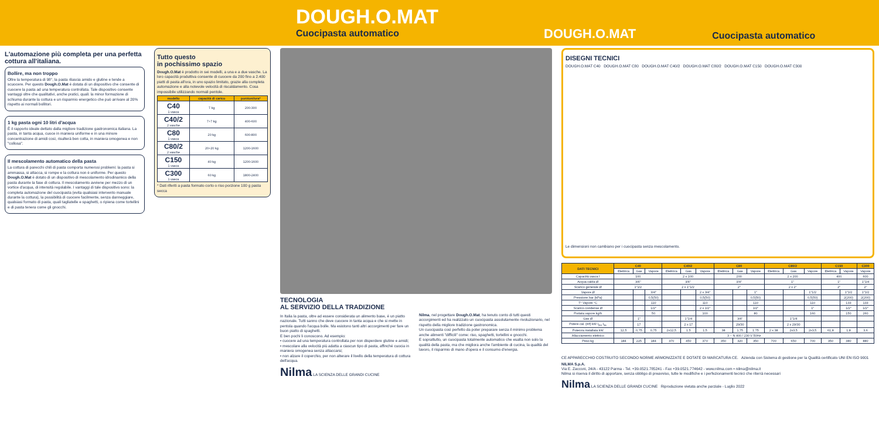DOUGH.O.MAT
Cuocipasta automatico
DOUGH.O.MAT
Cuocipasta automatico
L'automazione più completa per una perfetta cottura all'italiana.
Bollire, ma non troppo
Oltre la temperatura di 98°, la pasta rilascia amido e glutine e tende a scuocere. Per questo Dough.O.Mat è dotata di un dispositivo che consente di cuocere la pasta ad una temperatura controllata. Tale dispositivo consente vantaggi oltre che qualitativi, anche pratici, quali: la minor formazione di schiuma durante la cottura e un risparmio energetico che può arrivare al 20% rispetto ai normali bollitori.
1 kg pasta ogni 10 litri d'acqua
È il rapporto ideale dettato dalla migliore tradizione gastronomica italiana. La pasta, in tanta acqua, cuoce in maniera uniforme e in una minore concentrazione di amidi così, risulterà ben cotta, in maniera omogenea e non "collosa".
Il mescolamento automatico della pasta
La cottura di parecchi chili di pasta comporta numerosi problemi: la pasta si ammassa, si attacca, si rompe e la cottura non è uniforme. Per questo Dough.O.Mat è dotato di un dispositivo di mescolamento idrodinamico della pasta durante la fase di cottura. Il mescolamento avviene per mezzo di un vortice d'acqua, di intensità regolabile. I vantaggi di tale dispositivo sono: la completa automazione del cuocipasta (evita qualsiasi intervento manuale durante la cottura), la possibilità di cuocere facilmente, senza danneggiare, qualsiasi formato di pasta, quali tagliatelle e spaghetti, o ripiena come tortellini e di pasta tenera come gli gnocchi.
Tutto questo
in pochissimo spazio
Dough.O.Mat è prodotto in sei modelli, a una e a due vasche. La loro capacità produttiva consente di cuocere da 200 fino a 2.400 piatti di pasta all'ora, in uno spazio limitato, grazie alla completa automazione e alla notevole velocità di riscaldamento. Cosa impossibile utilizzando normali pentole.
| modello | capacità di carico | porzioni/ora* |
| --- | --- | --- |
| C40 1 vasca | 7 kg | 200-300 |
| C40/2 2 vasche | 7+7 kg | 400-600 |
| C80 1 vasca | 20 kg | 600-800 |
| C80/2 2 vasche | 20+20 kg | 1200-1600 |
| C150 1 vasca | 40 kg | 1200-1600 |
| C300 1 vasca | 60 kg | 1800-2400 |
* Dati riferiti a pasta formato corto o riso porzione 100 g pasta secca
TECNOLOGIA
AL SERVIZIO DELLA TRADIZIONE
In Italia la pasta, oltre ad essere considerata un alimento base, è un piatto nazionale. Tutti sanno che deve cuocere in tanta acqua e che si mette in pentola quando l'acqua bolle. Ma esistono tanti altri accorgimenti per fare un buon piatto di spaghetti.
E ben pochi li conoscono. Ad esempio:
• cuocere ad una temperatura controllata per non disperdere glutine e amidi;
• mescolare alla velocità più adatta a ciascun tipo di pasta, affinché cuocia in maniera omogenea senza attaccarsi;
• non alzare il coperchio, per non alterare il livello della temperatura di cottura dell'acqua.
Nilma, nel progettare Dough.O.Mat, ha tenuto conto di tutti questi accorgimenti ed ha realizzato un cuocipasta assolutamente rivoluzionario, nel rispetto della migliore tradizione gastronomica.
Un cuocipasta così perfetto da poter preparare senza il minimo problema anche alimenti "difficili" come: riso, spaghetti, tortellini e gnocchi.
E soprattutto, un cuocipasta totalmente automatico che esalta non solo la qualità della pasta, ma che migliora anche l'ambiente di cucina, la qualità del lavoro, il risparmio di mano d'opera e il consumo d'energia.
Nilma LA SCIENZA DELLE GRANDI CUCINE
DISEGNI TECNICI
DOUGH.O.MAT C40 DOUGH.O.MAT C80 DOUGH.O.MAT C40/2 DOUGH.O.MAT C80/2 DOUGH.O.MAT C150 DOUGH.O.MAT C300
Le dimensioni non cambiano per i cuocipasta senza mescolamento.
| DATI TECNICI | C40 | | | C40/2 | | | C80 | | | C80/2 | | | C150 | | C300 |
| --- | --- | --- | --- | --- | --- | --- | --- | --- | --- | --- | --- | --- | --- | --- | --- |
| | Elettrica | Gas | Vapore | Elettrica | Gas | Vapore | Elettrica | Gas | Vapore | Elettrica | Gas | Vapore | Elettrica | Vapore | Vapore |
| Capacità vasca l | 100 | | | 2 x 100 | | | 200 | | | 2 x 200 | | | 400 | | 600 |
| Acqua calda Ø | 3/4" | | | 3/4" | | | 3/4" | | | 1" | | | 1" | | 1"1/4 |
| Scarico generale Ø | 1"1/2 | | | 2 x 1"1/2 | | | 2" | | | 2 x 2" | | | 2" | | 2" |
| Vapore Ø | | | 3/4" | | | 2 x 3/4" | | | 1" | | | 1"1/2 | | 1"1/2 | 1"1/2 |
| Pressione bar (kPa) | | | 0,5(50) | | | 0,5(50) | | | 0,5(50) | | | 0,5(50) | | 2(200) | 2(200) |
| T° Vapore °C | | | 110 | | | 110 | | | 110 | | | 110 | | 133 | 133 |
| Scarico condense Ø | | | 1/2" | | | 2 x 1/2" | | | 1/2" | | | 1" | | 1/2" | 1/2" |
| Portata vapore kg/h | | | 50 | | | 100 | | | 80 | | | 160 | | 150 | 260 |
| Gas Ø | | 1" | | | 1"1/4 | | | 3/4" | | | 1"1/4 | | | | |
| Potere cal. (inf) kW I<sub>2H</sub> I<sub>3+</sub> | | 17 | | | 2 x 17 | | | 29/30 | | | 2 x 29/30 | | | | |
| Potenza installata kW | 12,5 | 0,75 | 0,75 | 2x12,5 | 1,5 | 1,5 | 38 | 1,75 | 1,75 | 2 x 38 | 2x3,5 | 2x3,5 | 61,8 | 1,8 | 3,6 |
| Allacciamento elettrico | 3 ~ N 400 / 230 V 50Hz | | | | | | | | | | | | | | |
| Peso kg | 184 | 225 | 184 | 370 | 450 | 370 | 350 | 320 | 350 | 700 | 650 | 700 | 350 | 380 | 880 |
CE APPARECCHIO COSTRUITO SECONDO NORME ARMONIZZATE E DOTATE DI MARCATURA CE. Azienda con Sistema di gestione per la Qualità certificato UNI EN ISO 9001
NILMA S.p.A.
Via E. Zacconi, 24/A - 43122 Parma - Tel. +39.0521.785241 - Fax +39.0521.774642 - www.nilma.com • nilma@nilma.it
Nilma si riserva il diritto di apportare, senza obbligo di preavviso, tutte le modifiche e i perfezionamenti tecnici che riterrà necessari
Nilma LA SCIENZA DELLE GRANDI CUCINE Riproduzione vietata anche parziale - Luglio 2022